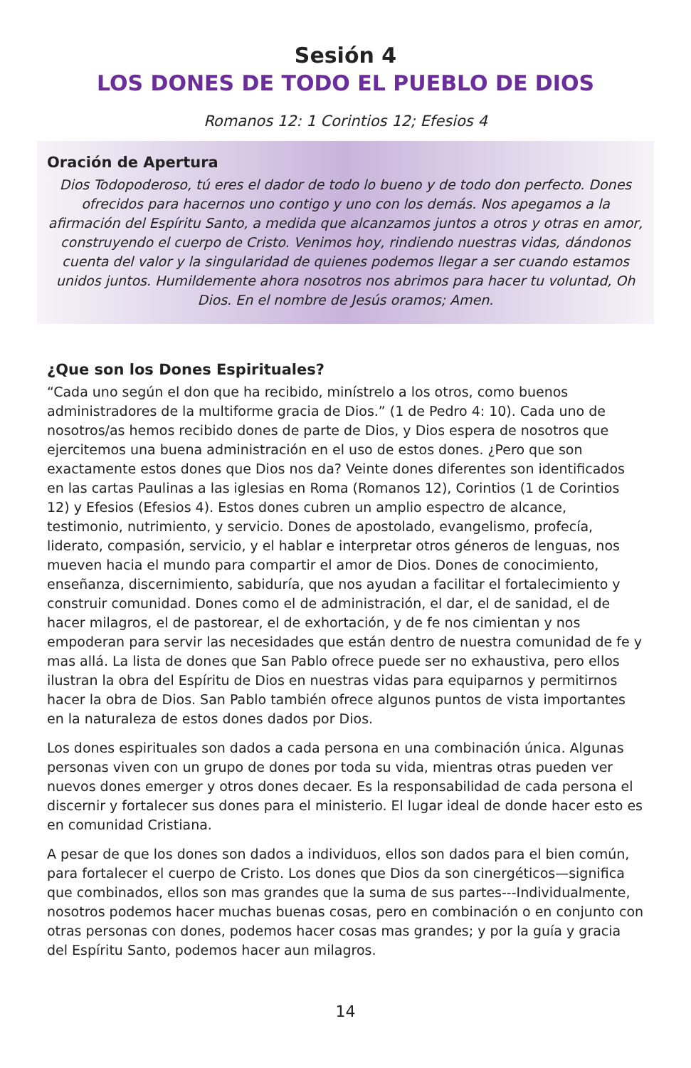Sesión 4
LOS DONES DE TODO EL PUEBLO DE DIOS
Romanos 12: 1 Corintios 12; Efesios 4
Oración de Apertura
Dios Todopoderoso, tú eres el dador de todo lo bueno y de todo don perfecto. Dones ofrecidos para hacernos uno contigo y uno con los demás. Nos apegamos a la afirmación del Espíritu Santo, a medida que alcanzamos juntos a otros y otras en amor, construyendo el cuerpo de Cristo. Venimos hoy, rindiendo nuestras vidas, dándonos cuenta del valor y la singularidad de quienes podemos llegar a ser cuando estamos unidos juntos. Humildemente ahora nosotros nos abrimos para hacer tu voluntad, Oh Dios. En el nombre de Jesús oramos; Amen.
¿Que son los Dones Espirituales?
“Cada uno según el don que ha recibido, minístrelo a los otros, como buenos administradores de la multiforme gracia de Dios.” (1 de Pedro 4: 10). Cada uno de nosotros/as hemos recibido dones de parte de Dios, y Dios espera de nosotros que ejercitemos una buena administración en el uso de estos dones. ¿Pero que son exactamente estos dones que Dios nos da? Veinte dones diferentes son identificados en las cartas Paulinas a las iglesias en Roma (Romanos 12), Corintios (1 de Corintios 12) y Efesios (Efesios 4). Estos dones cubren un amplio espectro de alcance, testimonio, nutrimiento, y servicio. Dones de apostolado, evangelismo, profecía, liderato, compasión, servicio, y el hablar e interpretar otros géneros de lenguas, nos mueven hacia el mundo para compartir el amor de Dios. Dones de conocimiento, enseñanza, discernimiento, sabiduría, que nos ayudan a facilitar el fortalecimiento y construir comunidad. Dones como el de administración, el dar, el de sanidad, el de hacer milagros, el de pastorear, el de exhortación, y de fe nos cimientan y nos empoderan para servir las necesidades que están dentro de nuestra comunidad de fe y mas allá. La lista de dones que San Pablo ofrece puede ser no exhaustiva, pero ellos ilustran la obra del Espíritu de Dios en nuestras vidas para equiparnos y permitirnos hacer la obra de Dios. San Pablo también ofrece algunos puntos de vista importantes en la naturaleza de estos dones dados por Dios.
Los dones espirituales son dados a cada persona en una combinación única. Algunas personas viven con un grupo de dones por toda su vida, mientras otras pueden ver nuevos dones emerger y otros dones decaer. Es la responsabilidad de cada persona el discernir y fortalecer sus dones para el ministerio. El lugar ideal de donde hacer esto es en comunidad Cristiana.
A pesar de que los dones son dados a individuos, ellos son dados para el bien común, para fortalecer el cuerpo de Cristo. Los dones que Dios da son cinergéticos—significa que combinados, ellos son mas grandes que la suma de sus partes---Individualmente, nosotros podemos hacer muchas buenas cosas, pero en combinación o en conjunto con otras personas con dones, podemos hacer cosas mas grandes; y por la guía y gracia del Espíritu Santo, podemos hacer aun milagros.
14